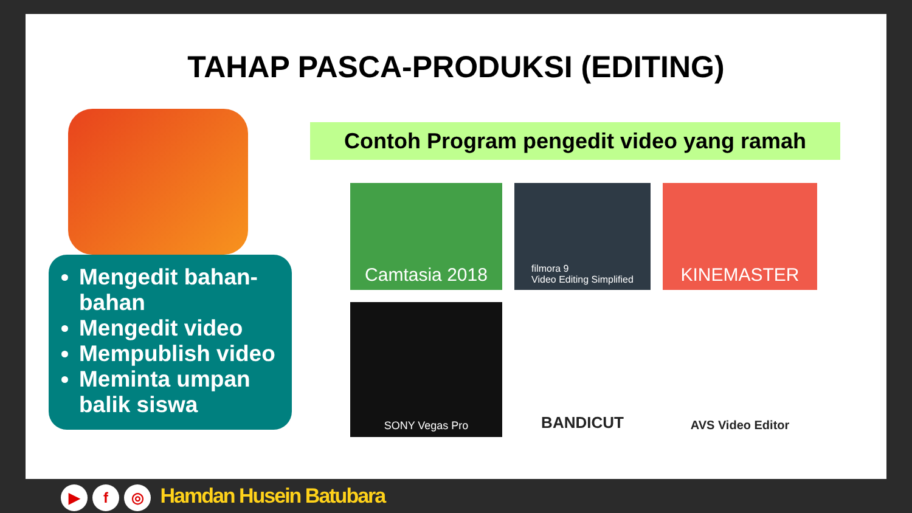TAHAP PASCA-PRODUKSI (EDITING)
Mengedit bahan-bahan
Mengedit video
Mempublish video
Meminta umpan balik siswa
Contoh Program pengedit video yang ramah
Camtasia 2018
filmora 9
Video Editing Simplified
KINEMASTER
SONY Vegas Pro
BANDICUT
AVS Video Editor
▶ f ◎ Hamdan Husein Batubara